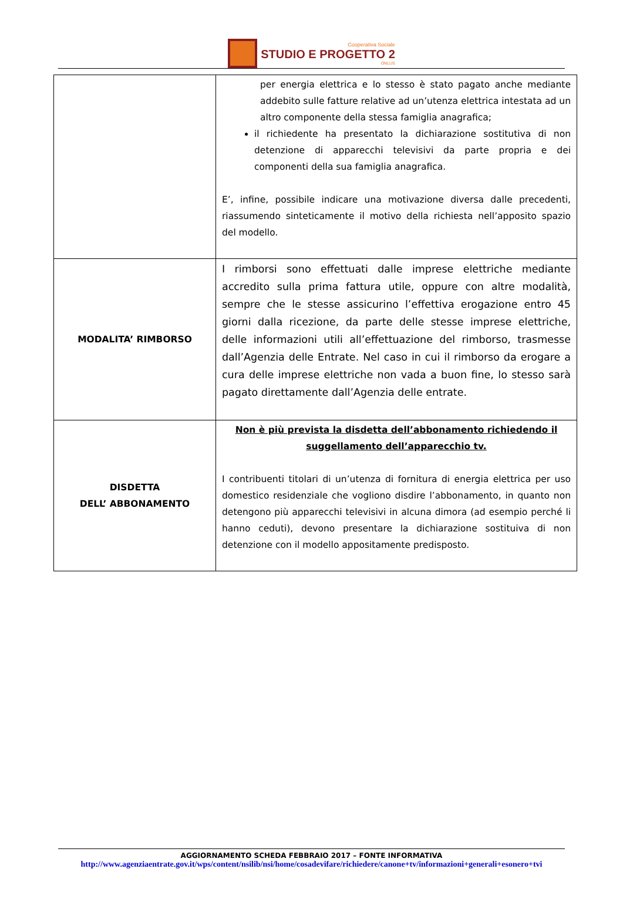Cooperativa Sociale
STUDIO E PROGETTO 2
ONLUS
| | per energia elettrica e lo stesso è stato pagato anche mediante addebito sulle fatture relative ad un’utenza elettrica intestata ad un altro componente della stessa famiglia anagrafica; il richiedente ha presentato la dichiarazione sostitutiva di non detenzione di apparecchi televisivi da parte propria e dei componenti della sua famiglia anagrafica. E’, infine, possibile indicare una motivazione diversa dalle precedenti, riassumendo sinteticamente il motivo della richiesta nell’apposito spazio del modello. |
| MODALITA’ RIMBORSO | I rimborsi sono effettuati dalle imprese elettriche mediante accredito sulla prima fattura utile, oppure con altre modalità, sempre che le stesse assicurino l’effettiva erogazione entro 45 giorni dalla ricezione, da parte delle stesse imprese elettriche, delle informazioni utili all’effettuazione del rimborso, trasmesse dall’Agenzia delle Entrate. Nel caso in cui il rimborso da erogare a cura delle imprese elettriche non vada a buon fine, lo stesso sarà pagato direttamente dall’Agenzia delle entrate. |
| DISDETTA DELL’ ABBONAMENTO | Non è più prevista la disdetta dell’abbonamento richiedendo il suggellamento dell’apparecchio tv. I contribuenti titolari di un’utenza di fornitura di energia elettrica per uso domestico residenziale che vogliono disdire l’abbonamento, in quanto non detengono più apparecchi televisivi in alcuna dimora (ad esempio perché li hanno ceduti), devono presentare la dichiarazione sostituiva di non detenzione con il modello appositamente predisposto. |
AGGIORNAMENTO SCHEDA FEBBRAIO 2017 – FONTE INFORMATIVA
http://www.agenziaentrate.gov.it/wps/content/nsilib/nsi/home/cosadevifare/richiedere/canone+tv/informazioni+generali+esonero+tvi